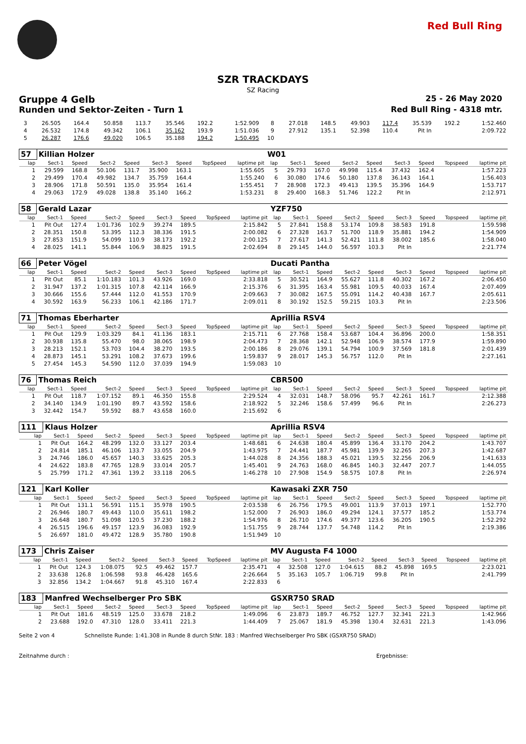Red Bull Ring
SZR TRACKDAYS
SZ Racing
Gruppe 4 Gelb 25 - 26 May 2020
Runden und Sektor-Zeiten - Turn 1 Red Bull Ring - 4318 mtr.
| 3 | 26.505 | 164.4 | 50.858 | 113.7 | 35.546 | 192.2 | | 1:52.909 | 8 | 27.018 | 148.5 | 49.903 | 117.4 | 35.539 | 192.2 | | 1:52.460 |
| 4 | 26.532 | 174.8 | 49.342 | 106.1 | 35.162 | 193.9 | | 1:51.036 | 9 | 27.912 | 135.1 | 52.398 | 110.4 | Pit In | | | 2:09.722 |
| 5 | 26.287 | 176.6 | 49.020 | 106.5 | 35.188 | 194.2 | | 1:50.495 | 10 | | | | | | | | |
| 57 | Killian Holzer | | | | | | | | W01 | | | | | | | | |
| lap | Sect-1 | Speed | Sect-2 | Speed | Sect-3 | Speed | TopSpeed | laptime pit | lap | Sect-1 | Speed | Sect-2 | Speed | Sect-3 | Speed | Topspeed | laptime pit |
| 1 | 29.599 | 168.8 | 50.106 | 131.7 | 35.900 | 163.1 | | 1:55.605 | 5 | 29.793 | 167.0 | 49.998 | 115.4 | 37.432 | 162.4 | | 1:57.223 |
| 2 | 29.499 | 170.4 | 49.982 | 134.7 | 35.759 | 164.4 | | 1:55.240 | 6 | 30.080 | 174.6 | 50.180 | 137.8 | 36.143 | 164.1 | | 1:56.403 |
| 3 | 28.906 | 171.8 | 50.591 | 135.0 | 35.954 | 161.4 | | 1:55.451 | 7 | 28.908 | 172.3 | 49.413 | 139.5 | 35.396 | 164.9 | | 1:53.717 |
| 4 | 29.063 | 172.9 | 49.028 | 138.8 | 35.140 | 166.2 | | 1:53.231 | 8 | 29.400 | 168.3 | 51.746 | 122.2 | Pit In | | | 2:12.971 |
| 58 | Gerald Lazar | | | | | | | | YZF750 | | | | | | | | |
| lap | Sect-1 | Speed | Sect-2 | Speed | Sect-3 | Speed | TopSpeed | laptime pit | lap | Sect-1 | Speed | Sect-2 | Speed | Sect-3 | Speed | Topspeed | laptime pit |
| 1 | Pit Out | 127.4 | 1:01.736 | 102.9 | 39.274 | 189.5 | | 2:15.842 | 5 | 27.841 | 158.8 | 53.174 | 109.8 | 38.583 | 191.8 | | 1:59.598 |
| 2 | 28.351 | 150.8 | 53.395 | 112.3 | 38.336 | 191.5 | | 2:00.082 | 6 | 27.328 | 163.7 | 51.700 | 118.9 | 35.881 | 194.2 | | 1:54.909 |
| 3 | 27.853 | 151.9 | 54.099 | 110.9 | 38.173 | 192.2 | | 2:00.125 | 7 | 27.617 | 141.3 | 52.421 | 111.8 | 38.002 | 185.6 | | 1:58.040 |
| 4 | 28.025 | 141.1 | 55.844 | 106.9 | 38.825 | 191.5 | | 2:02.694 | 8 | 29.145 | 144.0 | 56.597 | 103.3 | Pit In | | | 2:21.774 |
| 66 | Peter Vögel | | | | | | | | Ducati Pantha | | | | | | | | |
| lap | Sect-1 | Speed | Sect-2 | Speed | Sect-3 | Speed | TopSpeed | laptime pit | lap | Sect-1 | Speed | Sect-2 | Speed | Sect-3 | Speed | Topspeed | laptime pit |
| 1 | Pit Out | 85.1 | 1:10.183 | 101.3 | 43.926 | 169.0 | | 2:33.818 | 5 | 30.521 | 164.9 | 55.627 | 111.8 | 40.302 | 167.2 | | 2:06.450 |
| 2 | 31.947 | 137.2 | 1:01.315 | 107.8 | 42.114 | 166.9 | | 2:15.376 | 6 | 31.395 | 163.4 | 55.981 | 109.5 | 40.033 | 167.4 | | 2:07.409 |
| 3 | 30.666 | 155.6 | 57.444 | 112.0 | 41.553 | 170.9 | | 2:09.663 | 7 | 30.082 | 167.5 | 55.091 | 114.2 | 40.438 | 167.7 | | 2:05.611 |
| 4 | 30.592 | 163.9 | 56.233 | 106.1 | 42.186 | 171.7 | | 2:09.011 | 8 | 30.192 | 152.5 | 59.215 | 103.3 | Pit In | | | 2:23.506 |
| 71 | Thomas Eberharter | | | | | | | | Aprillia RSV4 | | | | | | | | |
| lap | Sect-1 | Speed | Sect-2 | Speed | Sect-3 | Speed | TopSpeed | laptime pit | lap | Sect-1 | Speed | Sect-2 | Speed | Sect-3 | Speed | Topspeed | laptime pit |
| 1 | Pit Out | 129.9 | 1:03.329 | 84.1 | 41.136 | 183.1 | | 2:15.711 | 6 | 27.768 | 158.4 | 53.687 | 104.4 | 36.896 | 200.0 | | 1:58.351 |
| 2 | 30.938 | 135.8 | 55.470 | 98.0 | 38.065 | 198.9 | | 2:04.473 | 7 | 28.368 | 142.1 | 52.948 | 106.9 | 38.574 | 177.9 | | 1:59.890 |
| 3 | 28.213 | 152.1 | 53.703 | 104.4 | 38.270 | 193.5 | | 2:00.186 | 8 | 29.076 | 139.1 | 54.794 | 100.9 | 37.569 | 181.8 | | 2:01.439 |
| 4 | 28.873 | 145.1 | 53.291 | 108.2 | 37.673 | 199.6 | | 1:59.837 | 9 | 28.017 | 145.3 | 56.757 | 112.0 | Pit In | | | 2:27.161 |
| 5 | 27.454 | 145.3 | 54.590 | 112.0 | 37.039 | 194.9 | | 1:59.083 | 10 | | | | | | | | |
| 76 | Thomas Reich | | | | | | | | CBR500 | | | | | | | | |
| lap | Sect-1 | Speed | Sect-2 | Speed | Sect-3 | Speed | TopSpeed | laptime pit | lap | Sect-1 | Speed | Sect-2 | Speed | Sect-3 | Speed | Topspeed | laptime pit |
| 1 | Pit Out | 118.7 | 1:07.152 | 89.1 | 46.350 | 155.8 | | 2:29.524 | 4 | 32.031 | 148.7 | 58.096 | 95.7 | 42.261 | 161.7 | | 2:12.388 |
| 2 | 34.140 | 134.9 | 1:01.190 | 89.7 | 43.592 | 158.6 | | 2:18.922 | 5 | 32.246 | 158.6 | 57.499 | 96.6 | Pit In | | | 2:26.273 |
| 3 | 32.442 | 154.7 | 59.592 | 88.7 | 43.658 | 160.0 | | 2:15.692 | 6 | | | | | | | | |
| 111 | Klaus Holzer | | | | | | | | Aprillia RSV4 | | | | | | | | |
| lap | Sect-1 | Speed | Sect-2 | Speed | Sect-3 | Speed | TopSpeed | laptime pit | lap | Sect-1 | Speed | Sect-2 | Speed | Sect-3 | Speed | Topspeed | laptime pit |
| 1 | Pit Out | 164.2 | 48.299 | 132.0 | 33.127 | 203.4 | | 1:48.681 | 6 | 24.638 | 180.4 | 45.899 | 136.4 | 33.170 | 204.2 | | 1:43.707 |
| 2 | 24.814 | 185.1 | 46.106 | 133.7 | 33.055 | 204.9 | | 1:43.975 | 7 | 24.441 | 187.7 | 45.981 | 139.9 | 32.265 | 207.3 | | 1:42.687 |
| 3 | 24.746 | 186.0 | 45.657 | 140.3 | 33.625 | 205.3 | | 1:44.028 | 8 | 24.356 | 188.3 | 45.021 | 139.5 | 32.256 | 206.9 | | 1:41.633 |
| 4 | 24.622 | 183.8 | 47.765 | 128.9 | 33.014 | 205.7 | | 1:45.401 | 9 | 24.763 | 168.0 | 46.845 | 140.3 | 32.447 | 207.7 | | 1:44.055 |
| 5 | 25.799 | 171.2 | 47.361 | 139.2 | 33.118 | 206.5 | | 1:46.278 | 10 | 27.908 | 154.9 | 58.575 | 107.8 | Pit In | | | 2:26.974 |
| 121 | Karl Koller | | | | | | | | Kawasaki ZXR 750 | | | | | | | | |
| lap | Sect-1 | Speed | Sect-2 | Speed | Sect-3 | Speed | TopSpeed | laptime pit | lap | Sect-1 | Speed | Sect-2 | Speed | Sect-3 | Speed | Topspeed | laptime pit |
| 1 | Pit Out | 131.1 | 56.591 | 115.1 | 35.978 | 190.5 | | 2:03.538 | 6 | 26.756 | 179.5 | 49.001 | 113.9 | 37.013 | 197.1 | | 1:52.770 |
| 2 | 26.946 | 180.7 | 49.443 | 110.0 | 35.611 | 198.2 | | 1:52.000 | 7 | 26.903 | 186.0 | 49.294 | 124.1 | 37.577 | 185.2 | | 1:53.774 |
| 3 | 26.648 | 180.7 | 51.098 | 120.5 | 37.230 | 188.2 | | 1:54.976 | 8 | 26.710 | 174.6 | 49.377 | 123.6 | 36.205 | 190.5 | | 1:52.292 |
| 4 | 26.515 | 196.6 | 49.157 | 123.9 | 36.083 | 192.9 | | 1:51.755 | 9 | 28.744 | 137.7 | 54.748 | 114.2 | Pit In | | | 2:19.386 |
| 5 | 26.697 | 181.0 | 49.472 | 128.9 | 35.780 | 190.8 | | 1:51.949 | 10 | | | | | | | | |
| 173 | Chris Zaiser | | | | | | | | MV Augusta F4 1000 | | | | | | | | |
| lap | Sect-1 | Speed | Sect-2 | Speed | Sect-3 | Speed | TopSpeed | laptime pit | lap | Sect-1 | Speed | Sect-2 | Speed | Sect-3 | Speed | Topspeed | laptime pit |
| 1 | Pit Out | 124.3 | 1:08.075 | 92.5 | 49.462 | 157.7 | | 2:35.471 | 4 | 32.508 | 127.0 | 1:04.615 | 88.2 | 45.898 | 169.5 | | 2:23.021 |
| 2 | 33.638 | 126.8 | 1:06.598 | 93.8 | 46.428 | 165.6 | | 2:26.664 | 5 | 35.163 | 105.7 | 1:06.719 | 99.8 | Pit In | | | 2:41.799 |
| 3 | 32.856 | 134.2 | 1:04.667 | 91.8 | 45.310 | 167.4 | | 2:22.833 | 6 | | | | | | | | |
| 183 | Manfred Wechselberger Pro SBK | | | | | | | | GSXR750 SRAD | | | | | | | | |
| lap | Sect-1 | Speed | Sect-2 | Speed | Sect-3 | Speed | TopSpeed | laptime pit | lap | Sect-1 | Speed | Sect-2 | Speed | Sect-3 | Speed | Topspeed | laptime pit |
| 1 | Pit Out | 181.6 | 48.519 | 125.0 | 33.678 | 218.2 | | 1:49.096 | 6 | 23.873 | 189.7 | 46.752 | 127.7 | 32.341 | 221.3 | | 1:42.966 |
| 2 | 23.688 | 192.0 | 47.310 | 128.0 | 33.411 | 221.3 | | 1:44.409 | 7 | 25.067 | 181.9 | 45.398 | 130.4 | 32.631 | 221.3 | | 1:43.096 |
Seite 2 von 4 Schnellste Runde: 1:41.308 in Runde 8 durch StNr. 183 : Manfred Wechselberger Pro SBK (GSXR750 SRAD)
Zeitnahme durch : Ergebnisse: